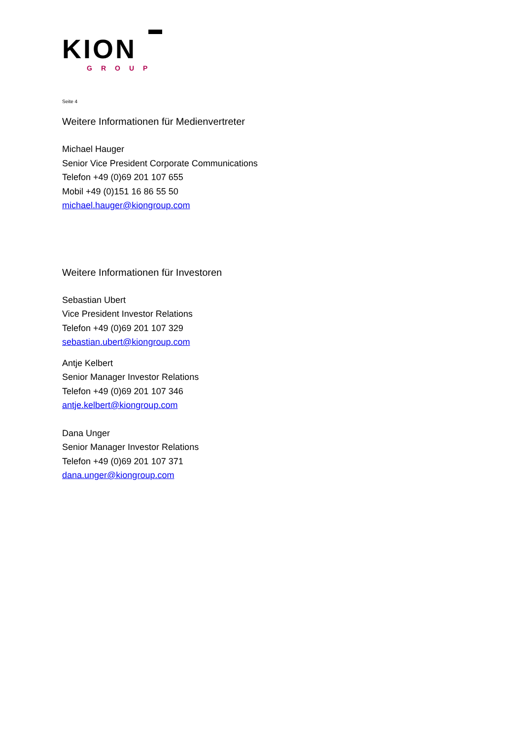KION
GROUP
Seite 4
Weitere Informationen für Medienvertreter
Michael Hauger
Senior Vice President Corporate Communications
Telefon +49 (0)69 201 107 655
Mobil +49 (0)151 16 86 55 50
michael.hauger@kiongroup.com
Weitere Informationen für Investoren
Sebastian Ubert
Vice President Investor Relations
Telefon +49 (0)69 201 107 329
sebastian.ubert@kiongroup.com
Antje Kelbert
Senior Manager Investor Relations
Telefon +49 (0)69 201 107 346
antje.kelbert@kiongroup.com
Dana Unger
Senior Manager Investor Relations
Telefon +49 (0)69 201 107 371
dana.unger@kiongroup.com